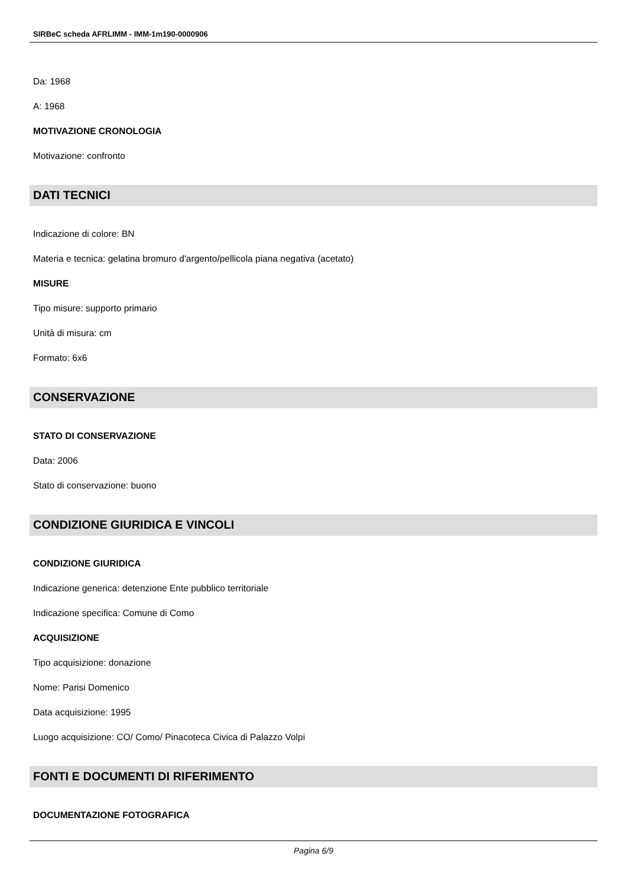SIRBeC scheda AFRLIMM - IMM-1m190-0000906
Da: 1968
A: 1968
MOTIVAZIONE CRONOLOGIA
Motivazione: confronto
DATI TECNICI
Indicazione di colore: BN
Materia e tecnica: gelatina bromuro d'argento/pellicola piana negativa (acetato)
MISURE
Tipo misure: supporto primario
Unità di misura: cm
Formato: 6x6
CONSERVAZIONE
STATO DI CONSERVAZIONE
Data: 2006
Stato di conservazione: buono
CONDIZIONE GIURIDICA E VINCOLI
CONDIZIONE GIURIDICA
Indicazione generica: detenzione Ente pubblico territoriale
Indicazione specifica: Comune di Como
ACQUISIZIONE
Tipo acquisizione: donazione
Nome: Parisi Domenico
Data acquisizione: 1995
Luogo acquisizione: CO/ Como/ Pinacoteca Civica di Palazzo Volpi
FONTI E DOCUMENTI DI RIFERIMENTO
DOCUMENTAZIONE FOTOGRAFICA
Pagina 6/9